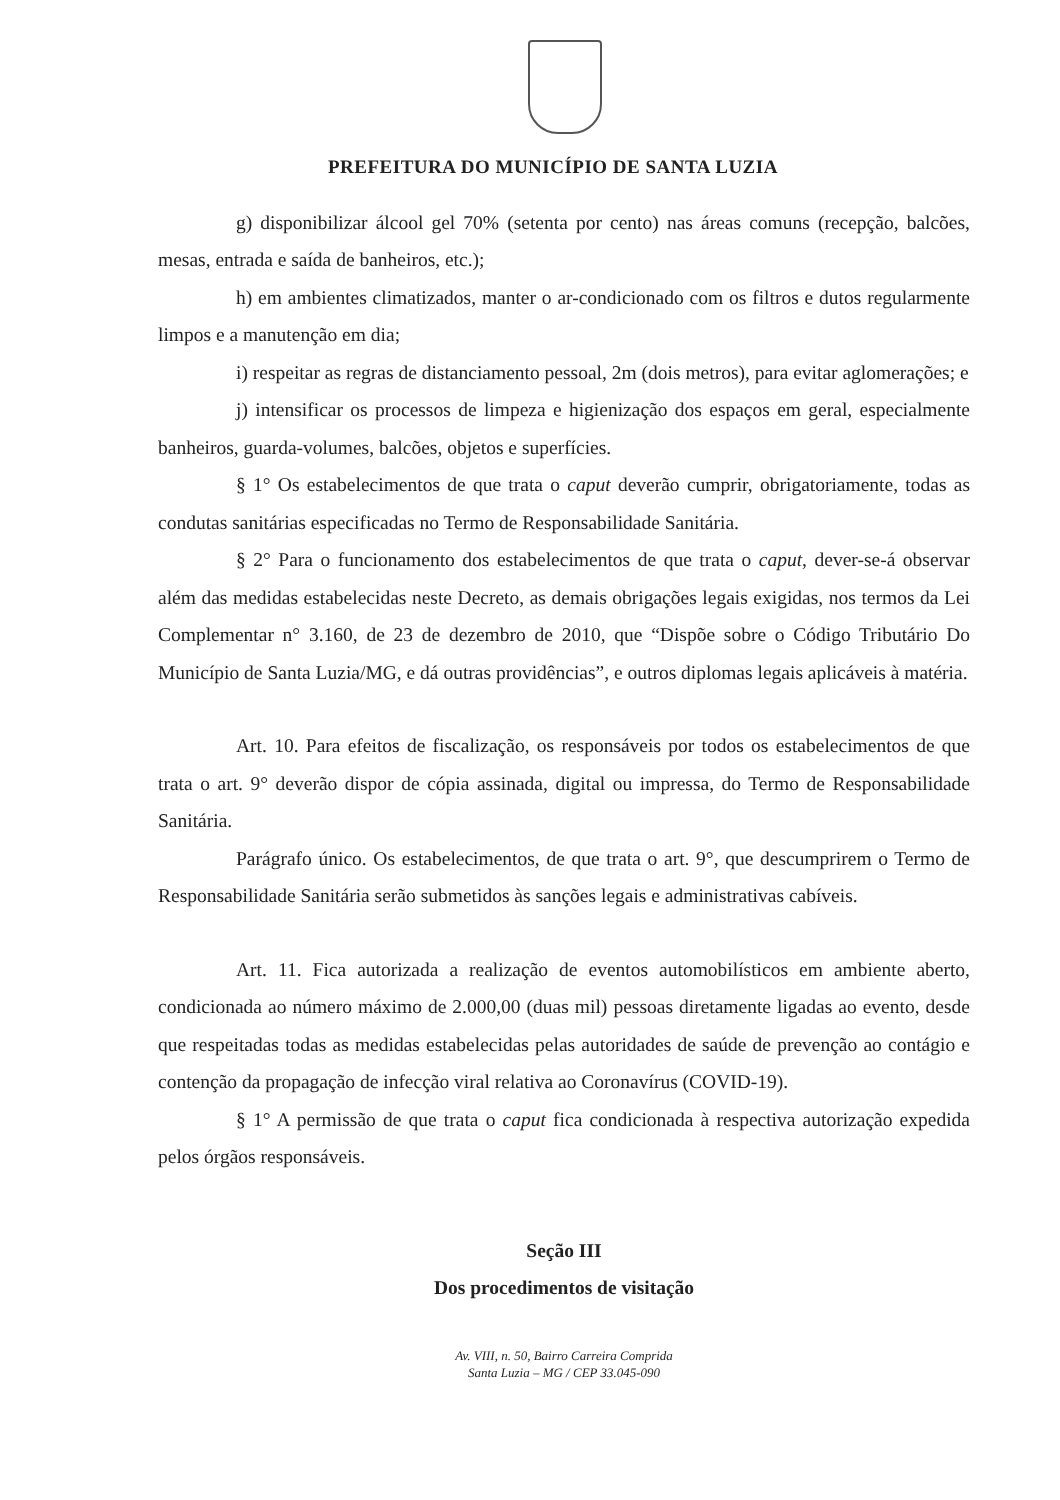PREFEITURA DO MUNICÍPIO DE SANTA LUZIA
g) disponibilizar álcool gel 70% (setenta por cento) nas áreas comuns (recepção, balcões, mesas, entrada e saída de banheiros, etc.);
h) em ambientes climatizados, manter o ar-condicionado com os filtros e dutos regularmente limpos e a manutenção em dia;
i) respeitar as regras de distanciamento pessoal, 2m (dois metros), para evitar aglomerações; e
j) intensificar os processos de limpeza e higienização dos espaços em geral, especialmente banheiros, guarda-volumes, balcões, objetos e superfícies.
§ 1° Os estabelecimentos de que trata o caput deverão cumprir, obrigatoriamente, todas as condutas sanitárias especificadas no Termo de Responsabilidade Sanitária.
§ 2° Para o funcionamento dos estabelecimentos de que trata o caput, dever-se-á observar além das medidas estabelecidas neste Decreto, as demais obrigações legais exigidas, nos termos da Lei Complementar n° 3.160, de 23 de dezembro de 2010, que “Dispõe sobre o Código Tributário Do Município de Santa Luzia/MG, e dá outras providências”, e outros diplomas legais aplicáveis à matéria.
Art. 10. Para efeitos de fiscalização, os responsáveis por todos os estabelecimentos de que trata o art. 9° deverão dispor de cópia assinada, digital ou impressa, do Termo de Responsabilidade Sanitária.
Parágrafo único. Os estabelecimentos, de que trata o art. 9°, que descumprirem o Termo de Responsabilidade Sanitária serão submetidos às sanções legais e administrativas cabíveis.
Art. 11. Fica autorizada a realização de eventos automobilísticos em ambiente aberto, condicionada ao número máximo de 2.000,00 (duas mil) pessoas diretamente ligadas ao evento, desde que respeitadas todas as medidas estabelecidas pelas autoridades de saúde de prevenção ao contágio e contenção da propagação de infecção viral relativa ao Coronavírus (COVID-19).
§ 1° A permissão de que trata o caput fica condicionada à respectiva autorização expedida pelos órgãos responsáveis.
Seção III
Dos procedimentos de visitação
Av. VIII, n. 50, Bairro Carreira Comprida
Santa Luzia – MG / CEP 33.045-090